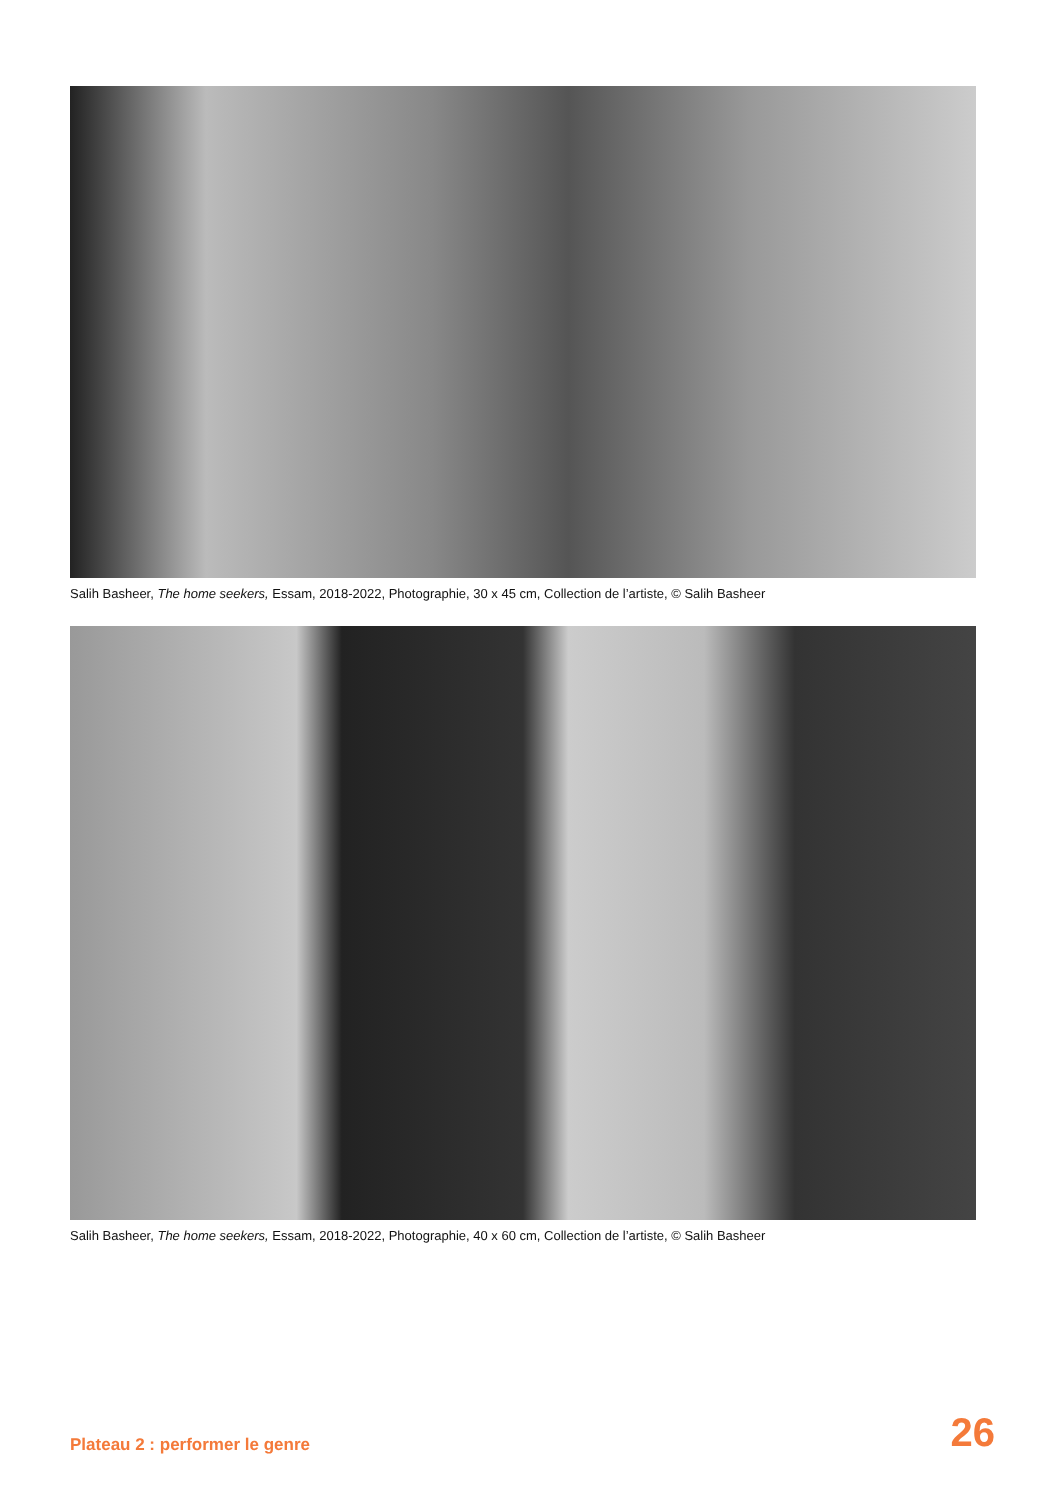Salih Basheer, The home seekers, Essam, 2018-2022, Photographie, 30 x 45 cm, Collection de l’artiste, © Salih Basheer
Salih Basheer, The home seekers, Essam, 2018-2022, Photographie, 40 x 60 cm, Collection de l’artiste, © Salih Basheer
Plateau 2 : performer le genre 26